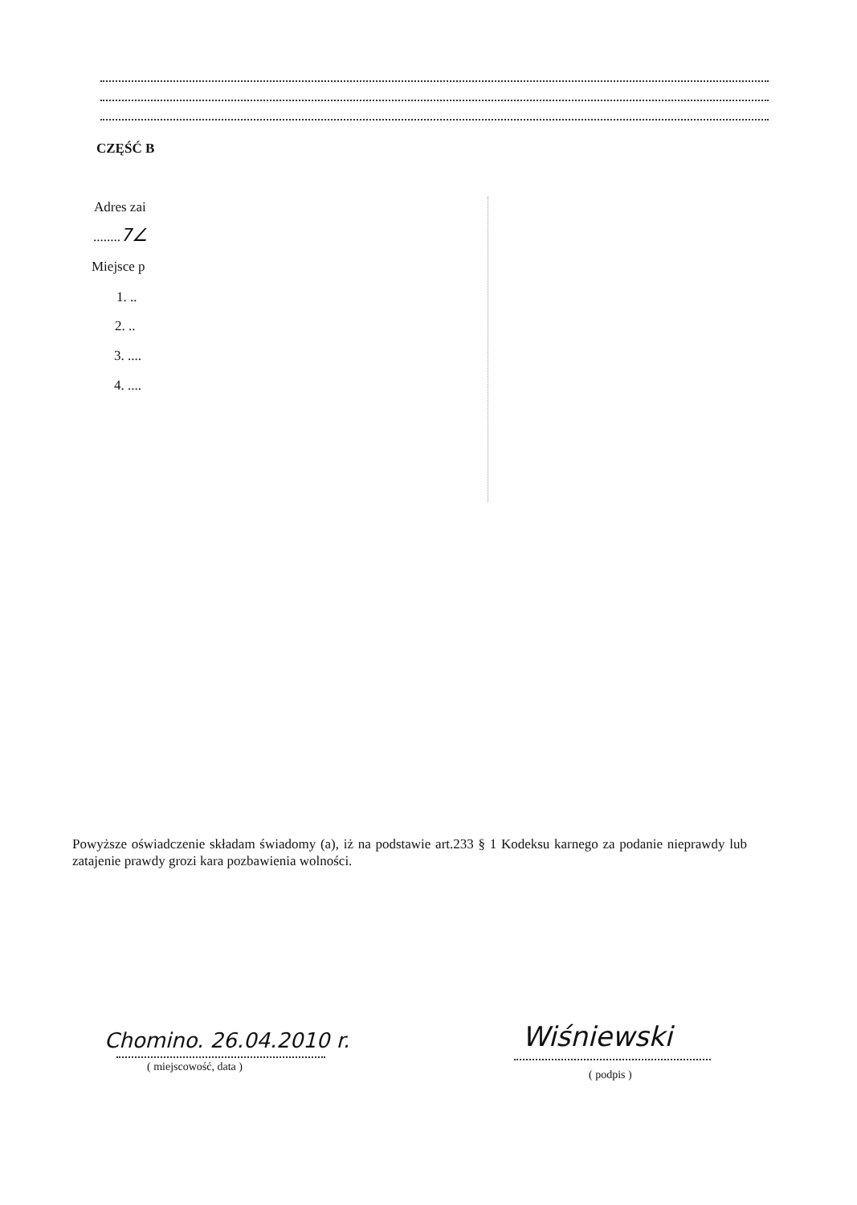CZĘŚĆ B
Adres zai
........7∠
Miejsce p
1. ..
2. ..
3. ....
4. ....
Powyższe oświadczenie składam świadomy (a), iż na podstawie art.233 § 1 Kodeksu karnego za podanie nieprawdy lub zatajenie prawdy grozi kara pozbawienia wolności.
Chomino. 26.04.2010 r.
( miejscowość, data )
Wiśniewski
( podpis )